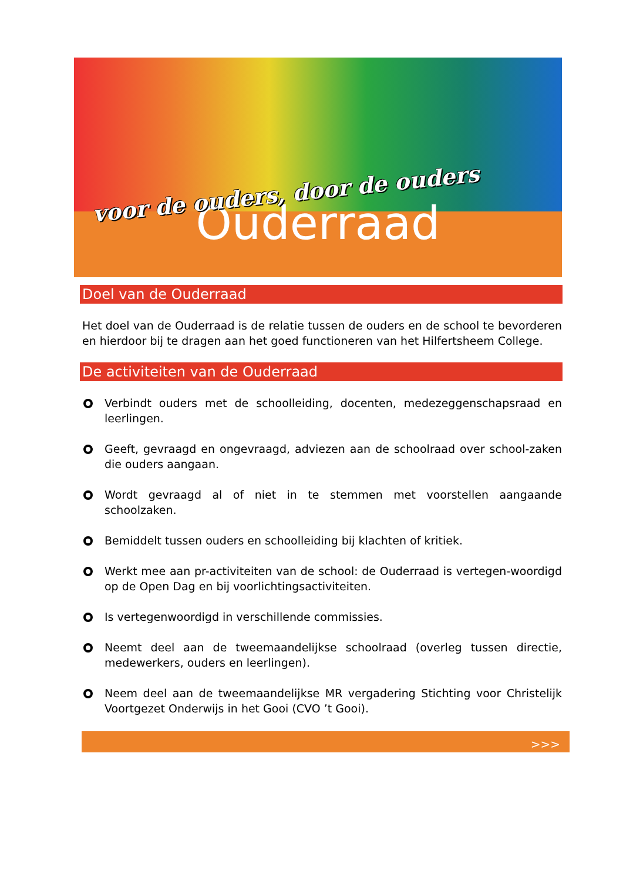voor de ouders, door de ouders
Ouderraad
Doel van de Ouderraad
Het doel van de Ouderraad is de relatie tussen de ouders en de school te bevorderen en hierdoor bij te dragen aan het goed functioneren van het Hilfertsheem College.
De activiteiten van de Ouderraad
Verbindt ouders met de schoolleiding, docenten, medezeggenschapsraad en leerlingen.
Geeft, gevraagd en ongevraagd, adviezen aan de schoolraad over school-zaken die ouders aangaan.
Wordt gevraagd al of niet in te stemmen met voorstellen aangaande schoolzaken.
Bemiddelt tussen ouders en schoolleiding bij klachten of kritiek.
Werkt mee aan pr-activiteiten van de school: de Ouderraad is vertegen-woordigd op de Open Dag en bij voorlichtingsactiviteiten.
Is vertegenwoordigd in verschillende commissies.
Neemt deel aan de tweemaandelijkse schoolraad (overleg tussen directie, medewerkers, ouders en leerlingen).
Neem deel aan de tweemaandelijkse MR vergadering Stichting voor Christelijk Voortgezet Onderwijs in het Gooi (CVO ’t Gooi).
>>>